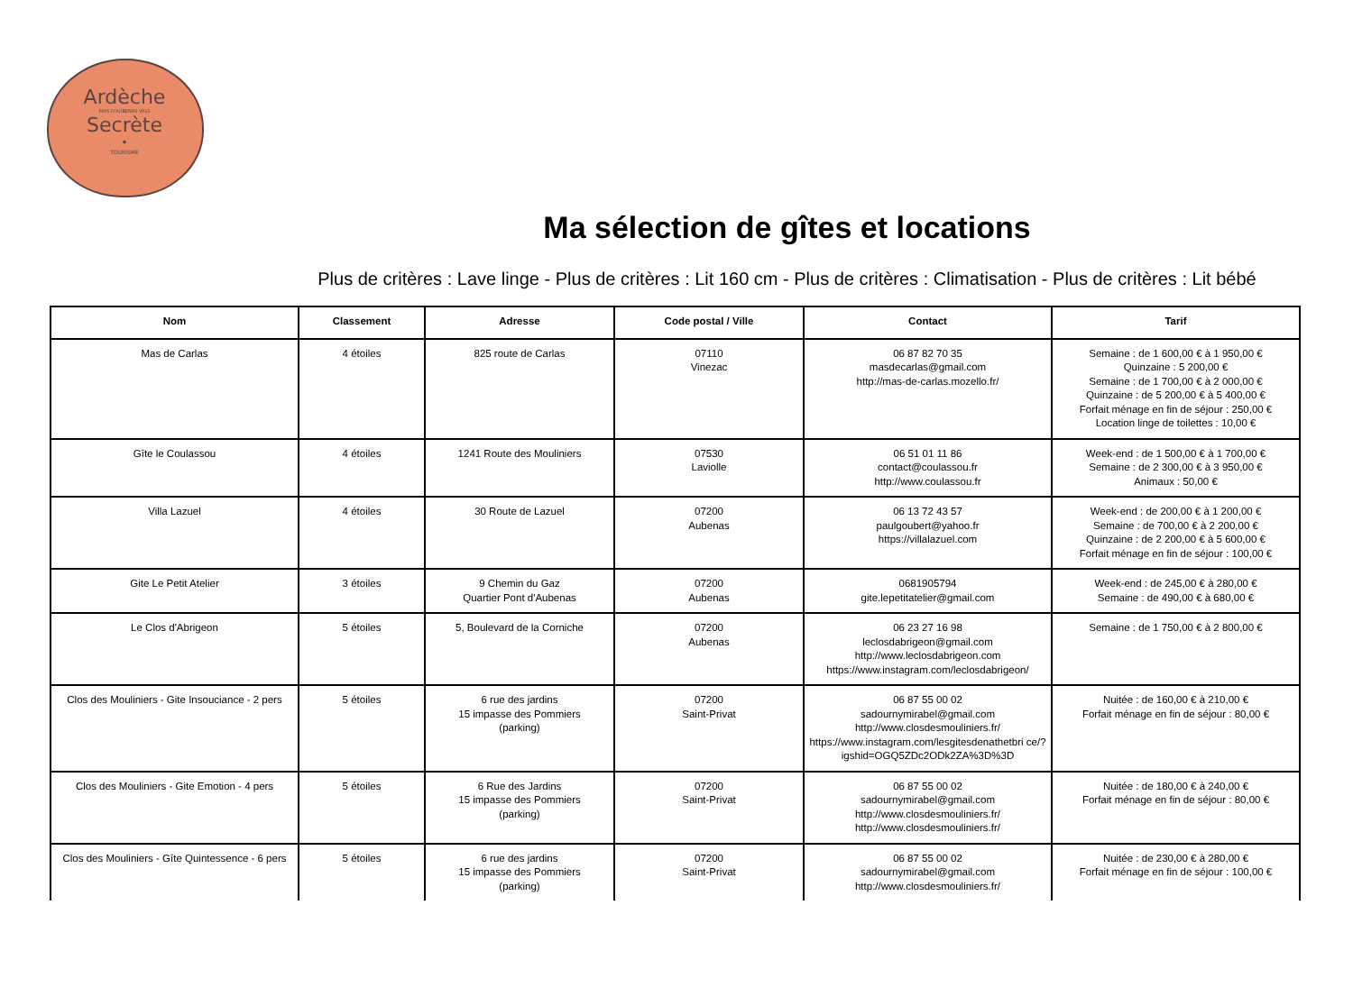Ardèche
PAYS D'AUBENAS VALS
Secrète
•
TOURISME
Ma sélection de gîtes et locations
Plus de critères : Lave linge - Plus de critères : Lit 160 cm - Plus de critères : Climatisation - Plus de critères : Lit bébé
| Nom | Classement | Adresse | Code postal / Ville | Contact | Tarif |
| --- | --- | --- | --- | --- | --- |
| Mas de Carlas | 4 étoiles | 825 route de Carlas | 07110 Vinezac | 06 87 82 70 35 masdecarlas@gmail.com http://mas-de-carlas.mozello.fr/ | Semaine : de 1 600,00 € à 1 950,00 € Quinzaine : 5 200,00 € Semaine : de 1 700,00 € à 2 000,00 € Quinzaine : de 5 200,00 € à 5 400,00 € Forfait ménage en fin de séjour : 250,00 € Location linge de toilettes : 10,00 € |
| Gîte le Coulassou | 4 étoiles | 1241 Route des Mouliniers | 07530 Laviolle | 06 51 01 11 86 contact@coulassou.fr http://www.coulassou.fr | Week-end : de 1 500,00 € à 1 700,00 € Semaine : de 2 300,00 € à 3 950,00 € Animaux : 50,00 € |
| Villa Lazuel | 4 étoiles | 30 Route de Lazuel | 07200 Aubenas | 06 13 72 43 57 paulgoubert@yahoo.fr https://villalazuel.com | Week-end : de 200,00 € à 1 200,00 € Semaine : de 700,00 € à 2 200,00 € Quinzaine : de 2 200,00 € à 5 600,00 € Forfait ménage en fin de séjour : 100,00 € |
| Gite Le Petit Atelier | 3 étoiles | 9 Chemin du Gaz Quartier Pont d'Aubenas | 07200 Aubenas | 0681905794 gite.lepetitatelier@gmail.com | Week-end : de 245,00 € à 280,00 € Semaine : de 490,00 € à 680,00 € |
| Le Clos d'Abrigeon | 5 étoiles | 5, Boulevard de la Corniche | 07200 Aubenas | 06 23 27 16 98 leclosdabrigeon@gmail.com http://www.leclosdabrigeon.com https://www.instagram.com/leclosdabrigeon/ | Semaine : de 1 750,00 € à 2 800,00 € |
| Clos des Mouliniers - Gite Insouciance - 2 pers | 5 étoiles | 6 rue des jardins 15 impasse des Pommiers (parking) | 07200 Saint-Privat | 06 87 55 00 02 sadournymirabel@gmail.com http://www.closdesmouliniers.fr/ https://www.instagram.com/lesgitesdenathetbri ce/?igshid=OGQ5ZDc2ODk2ZA%3D%3D | Nuitée : de 160,00 € à 210,00 € Forfait ménage en fin de séjour : 80,00 € |
| Clos des Mouliniers - Gite Emotion - 4 pers | 5 étoiles | 6 Rue des Jardins 15 impasse des Pommiers (parking) | 07200 Saint-Privat | 06 87 55 00 02 sadournymirabel@gmail.com http://www.closdesmouliniers.fr/ http://www.closdesmouliniers.fr/ | Nuitée : de 180,00 € à 240,00 € Forfait ménage en fin de séjour : 80,00 € |
| Clos des Mouliniers - Gîte Quintessence - 6 pers | 5 étoiles | 6 rue des jardins 15 impasse des Pommiers (parking) | 07200 Saint-Privat | 06 87 55 00 02 sadournymirabel@gmail.com http://www.closdesmouliniers.fr/ | Nuitée : de 230,00 € à 280,00 € Forfait ménage en fin de séjour : 100,00 € |